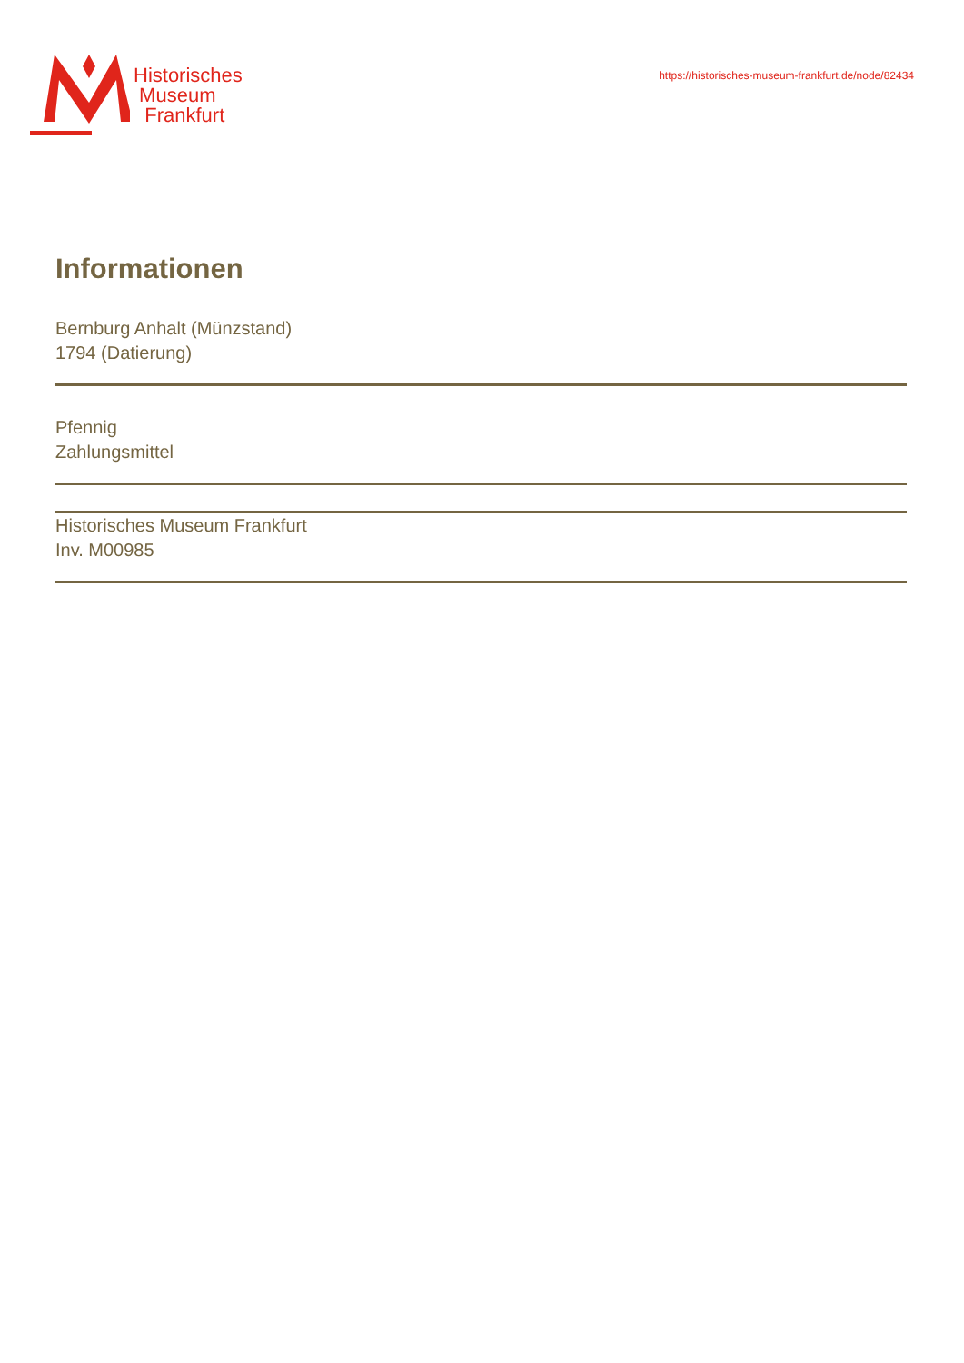Historisches
Museum
Frankfurt
https://historisches-museum-frankfurt.de/node/82434
Informationen
Bernburg Anhalt (Münzstand)
1794 (Datierung)
Pfennig
Zahlungsmittel
Historisches Museum Frankfurt
Inv. M00985